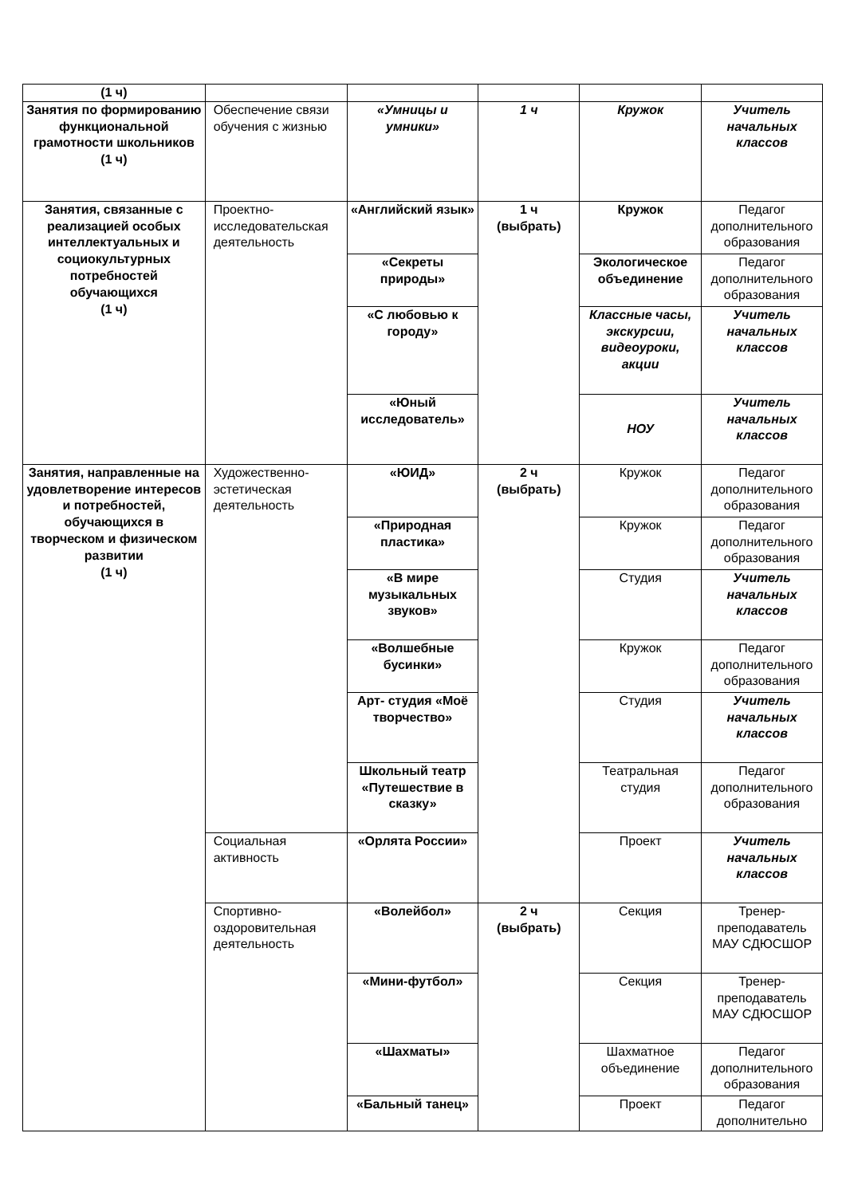| (1 ч) | | | | | |
| Занятия по формированию функциональной грамотности школьников (1 ч) | Обеспечение связи обучения с жизнью | «Умницы и умники» | 1 ч | Кружок | Учитель начальных классов |
| Занятия, связанные с реализацией особых интеллектуальных и социокультурных потребностей обучающихся (1 ч) | Проектно-исследовательская деятельность | «Английский язык» | 1 ч (выбрать) | Кружок | Педагог дополнительного образования |
| | | «Секреты природы» | | Экологическое объединение | Педагог дополнительного образования |
| | | «С любовью к городу» | | Классные часы, экскурсии, видеоуроки, акции | Учитель начальных классов |
| | | «Юный исследователь» | | НОУ | Учитель начальных классов |
| Занятия, направленные на удовлетворение интересов и потребностей, обучающихся в творческом и физическом развитии (1 ч) | Художественно-эстетическая деятельность | «ЮИД» | 2 ч (выбрать) | Кружок | Педагог дополнительного образования |
| | | «Природная пластика» | | Кружок | Педагог дополнительного образования |
| | | «В мире музыкальных звуков» | | Студия | Учитель начальных классов |
| | | «Волшебные бусинки» | | Кружок | Педагог дополнительного образования |
| | | Арт- студия «Моё творчество» | | Студия | Учитель начальных классов |
| | | Школьный театр «Путешествие в сказку» | | Театральная студия | Педагог дополнительного образования |
| | Социальная активность | «Орлята России» | | Проект | Учитель начальных классов |
| | Спортивно-оздоровительная деятельность | «Волейбол» | 2 ч (выбрать) | Секция | Тренер-преподаватель МАУ СДЮСШОР |
| | | «Мини-футбол» | | Секция | Тренер-преподаватель МАУ СДЮСШОР |
| | | «Шахматы» | | Шахматное объединение | Педагог дополнительного образования |
| | | «Бальный танец» | | Проект | Педагог дополнительно |